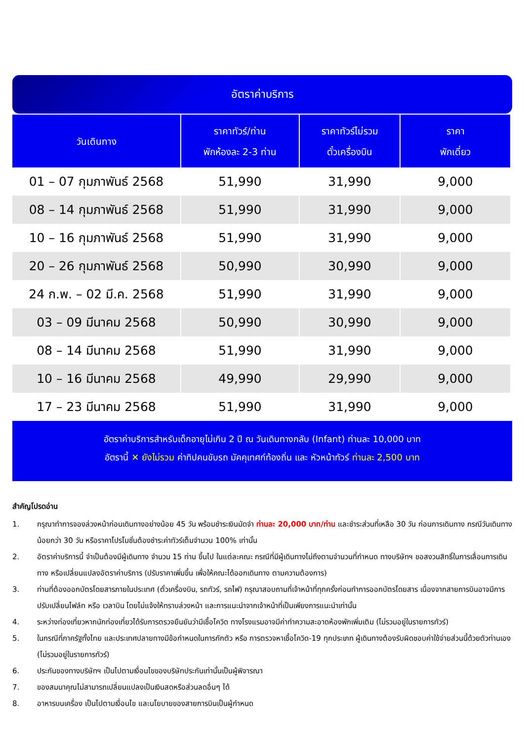อัตราค่าบริการ
| วันเดินทาง | ราคาทัวร์/ท่าน พักห้องละ 2-3 ท่าน | ราคาทัวร์ไม่รวม ตั๋วเครื่องบิน | ราคา พักเดี่ยว |
| --- | --- | --- | --- |
| 01 – 07 กุมภาพันธ์ 2568 | 51,990 | 31,990 | 9,000 |
| 08 – 14 กุมภาพันธ์ 2568 | 51,990 | 31,990 | 9,000 |
| 10 – 16 กุมภาพันธ์ 2568 | 51,990 | 31,990 | 9,000 |
| 20 – 26 กุมภาพันธ์ 2568 | 50,990 | 30,990 | 9,000 |
| 24 ก.พ. – 02 มี.ค. 2568 | 51,990 | 31,990 | 9,000 |
| 03 – 09 มีนาคม 2568 | 50,990 | 30,990 | 9,000 |
| 08 – 14 มีนาคม 2568 | 51,990 | 31,990 | 9,000 |
| 10 – 16 มีนาคม 2568 | 49,990 | 29,990 | 9,000 |
| 17 – 23 มีนาคม 2568 | 51,990 | 31,990 | 9,000 |
อัตราค่าบริการสำหรับเด็กอายุไม่เกิน 2 ปี ณ วันเดินทางกลับ (Infant) ท่านละ 10,000 บาท
อัตรานี้ ✕ ยังไม่รวม ค่าทิปคนขับรถ มัคคุเทศก์ท้องถิ่น และ หัวหน้าทัวร์ ท่านละ 2,500 บาท
สำคัญโปรดอ่าน
1. กรุณาทำการจองล่วงหน้าก่อนเดินทางอย่างน้อย 45 วัน พร้อมชำระเงินมัดจำ ท่านละ 20,000 บาท/ท่าน และชำระส่วนที่เหลือ 30 วัน ก่อนการเดินทาง กรณีวันเดินทางน้อยกว่า 30 วัน หรือราคาโปรโมชั่นต้องชำระค่าทัวร์เต็มจำนวน 100% เท่านั้น
2. อัตราค่าบริการนี้ จำเป็นต้องมีผู้เดินทาง จำนวน 15 ท่าน ขึ้นไป ในแต่ละคณะ กรณีที่มีผู้เดินทางไม่ถึงตามจำนวนที่กำหนด ทางบริษัทฯ ขอสงวนสิทธิ์ในการเลื่อนการเดินทาง หรือเปลี่ยนแปลงอัตราค่าบริการ (ปรับราคาเพิ่มขึ้น เพื่อให้คณะได้ออกเดินทาง ตามความต้องการ)
3. ท่านที่ต้องออกบัตรโดยสารภายในประเทศ (ตั๋วเครื่องบิน, รถทัวร์, รถไฟ) กรุณาสอบถามที่เจ้าหน้าที่ทุกครั้งก่อนทำการออกบัตรโดยสาร เนื่องจากสายการบินอาจมีการปรับเปลี่ยนไฟล์ท หรือ เวลาบิน โดยไม่แจ้งให้ทราบล่วงหน้า และการแนะนำจากเจ้าหน้าที่เป็นเพียงการแนะนำเท่านั้น
4. ระหว่างท่องเที่ยวหากนักท่องเที่ยวได้รับการตรวจยืนยันว่ามีเชื้อโควิด ทางโรงแรมอาจมีค่าทำความสะอาดห้องพักเพิ่มเติม (ไม่รวมอยู่ในรายการทัวร์)
5. ในกรณีที่ภาครัฐทั้งไทย และประเทศปลายทางมีข้อกำหนดในการกักตัว หรือ การตรวจหาเชื้อโควิด-19 ทุกประเภท ผู้เดินทางต้องรับผิดชอบค่าใช้จ่ายส่วนนี้ด้วยตัวท่านเอง (ไม่รวมอยู่ในรายการทัวร์)
6. ประกันของทางบริษัทฯ เป็นไปตามเงื่อนไขของบริษัทประกันเท่านั้นเป็นผู้พิจารณา
7. ของสมนาคุณไม่สามารถเปลี่ยนแปลงเป็นเงินสดหรือส่วนลดอื่นๆ ได้
8. อาหารบนเครื่อง เป็นไปตามเงื่อนไข และนโยบายของสายการบินเป็นผู้กำหนด